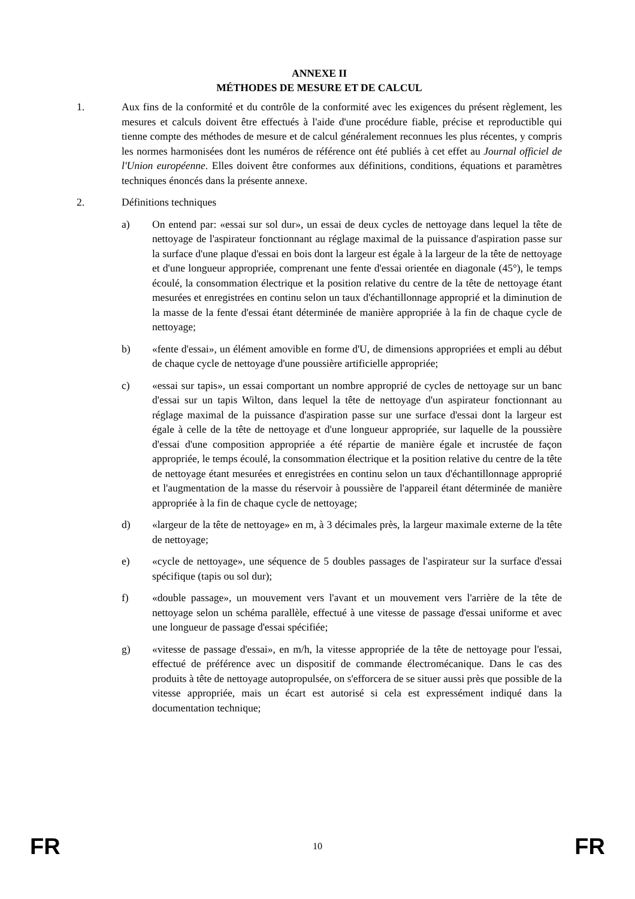ANNEXE II
MÉTHODES DE MESURE ET DE CALCUL
1. Aux fins de la conformité et du contrôle de la conformité avec les exigences du présent règlement, les mesures et calculs doivent être effectués à l'aide d'une procédure fiable, précise et reproductible qui tienne compte des méthodes de mesure et de calcul généralement reconnues les plus récentes, y compris les normes harmonisées dont les numéros de référence ont été publiés à cet effet au Journal officiel de l'Union européenne. Elles doivent être conformes aux définitions, conditions, équations et paramètres techniques énoncés dans la présente annexe.
2. Définitions techniques
a) On entend par: «essai sur sol dur», un essai de deux cycles de nettoyage dans lequel la tête de nettoyage de l'aspirateur fonctionnant au réglage maximal de la puissance d'aspiration passe sur la surface d'une plaque d'essai en bois dont la largeur est égale à la largeur de la tête de nettoyage et d'une longueur appropriée, comprenant une fente d'essai orientée en diagonale (45°), le temps écoulé, la consommation électrique et la position relative du centre de la tête de nettoyage étant mesurées et enregistrées en continu selon un taux d'échantillonnage approprié et la diminution de la masse de la fente d'essai étant déterminée de manière appropriée à la fin de chaque cycle de nettoyage;
b) «fente d'essai», un élément amovible en forme d'U, de dimensions appropriées et empli au début de chaque cycle de nettoyage d'une poussière artificielle appropriée;
c) «essai sur tapis», un essai comportant un nombre approprié de cycles de nettoyage sur un banc d'essai sur un tapis Wilton, dans lequel la tête de nettoyage d'un aspirateur fonctionnant au réglage maximal de la puissance d'aspiration passe sur une surface d'essai dont la largeur est égale à celle de la tête de nettoyage et d'une longueur appropriée, sur laquelle de la poussière d'essai d'une composition appropriée a été répartie de manière égale et incrustée de façon appropriée, le temps écoulé, la consommation électrique et la position relative du centre de la tête de nettoyage étant mesurées et enregistrées en continu selon un taux d'échantillonnage approprié et l'augmentation de la masse du réservoir à poussière de l'appareil étant déterminée de manière appropriée à la fin de chaque cycle de nettoyage;
d) «largeur de la tête de nettoyage» en m, à 3 décimales près, la largeur maximale externe de la tête de nettoyage;
e) «cycle de nettoyage», une séquence de 5 doubles passages de l'aspirateur sur la surface d'essai spécifique (tapis ou sol dur);
f) «double passage», un mouvement vers l'avant et un mouvement vers l'arrière de la tête de nettoyage selon un schéma parallèle, effectué à une vitesse de passage d'essai uniforme et avec une longueur de passage d'essai spécifiée;
g) «vitesse de passage d'essai», en m/h, la vitesse appropriée de la tête de nettoyage pour l'essai, effectué de préférence avec un dispositif de commande électromécanique. Dans le cas des produits à tête de nettoyage autopropulsée, on s'efforcera de se situer aussi près que possible de la vitesse appropriée, mais un écart est autorisé si cela est expressément indiqué dans la documentation technique;
FR 10 FR